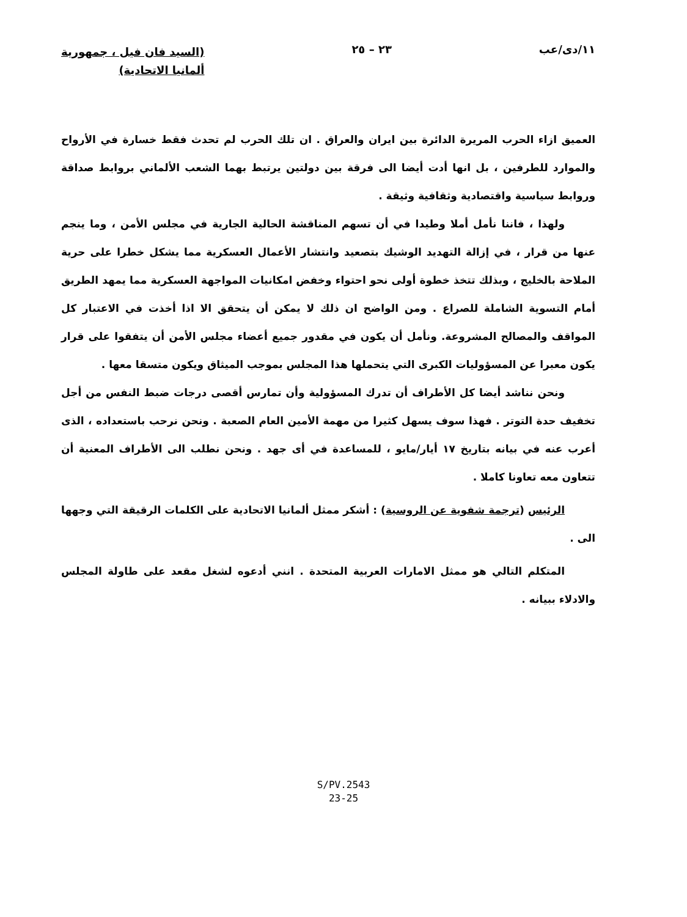١١/دى/عب ٢٣ – ٢٥
(السيد فان فيل ، جمهورية
ألمانيا الاتحادية)
العميق ازاء الحرب المريرة الدائرة بين ايران والعراق . ان تلك الحرب لم تحدث فقط خسارة في الأرواح والموارد للطرفين ، بل انها أدت أيضا الى فرقة بين دولتين يرتبط بهما الشعب الألماني بروابط صداقة وروابط سياسية واقتصادية وثقافية وثيقة .
ولهذا ، فاننا نأمل أملا وطيدا في أن تسهم المناقشة الحالية الجارية في مجلس الأمن ، وما ينجم عنها من قرار ، في إزالة التهديد الوشيك بتصعيد وانتشار الأعمال العسكرية مما يشكل خطرا على حرية الملاحة بالخليج ، وبذلك تتخذ خطوة أولى نحو احتواء وخفض امكانيات المواجهة العسكرية مما يمهد الطريق أمام التسوية الشاملة للصراع . ومن الواضح ان ذلك لا يمكن أن يتحقق الا اذا أخذت في الاعتبار كل المواقف والمصالح المشروعة. ونأمل أن يكون في مقدور جميع أعضاء مجلس الأمن أن يتفقوا على قرار يكون معبرا عن المسؤوليات الكبرى التي يتحملها هذا المجلس بموجب الميثاق ويكون متسقا معها .
ونحن نناشد أيضا كل الأطراف أن تدرك المسؤولية وأن تمارس أقصى درجات ضبط النفس من أجل تخفيف حدة التوتر . فهذا سوف يسهل كثيرا من مهمة الأمين العام الصعبة . ونحن نرحب باستعداده ، الذى أعرب عنه في بيانه بتاريخ ١٧ أيار/مايو ، للمساعدة في أى جهد . ونحن نطلب الى الأطراف المعنية أن تتعاون معه تعاونا كاملا .
الرئيس (ترجمة شفوية عن الروسية) : أشكر ممثل ألمانيا الاتحادية على الكلمات الرقيقة التي وجهها الى .
المتكلم التالي هو ممثل الامارات العربية المتحدة . انني أدعوه لشغل مقعد على طاولة المجلس والادلاء ببيانه .
S/PV.2543
23-25